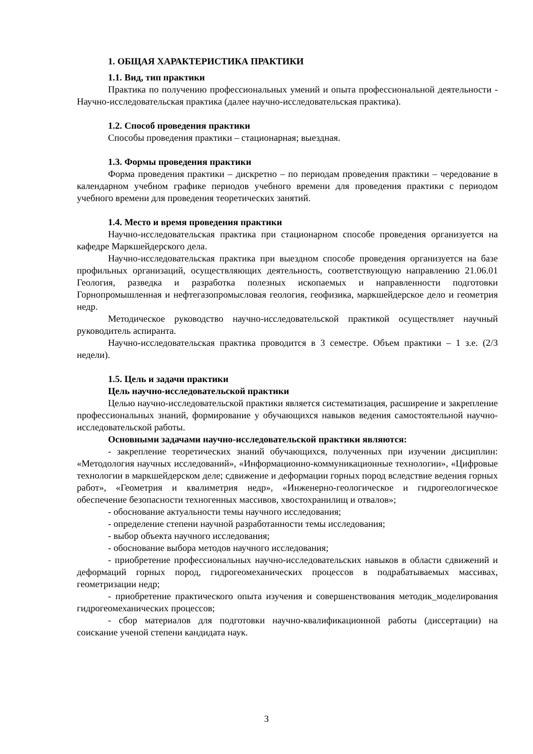1. ОБЩАЯ ХАРАКТЕРИСТИКА ПРАКТИКИ
1.1. Вид, тип практики
Практика по получению профессиональных умений и опыта профессиональной деятельности - Научно-исследовательская практика (далее научно-исследовательская практика).
1.2. Способ проведения практики
Способы проведения практики – стационарная; выездная.
1.3. Формы проведения практики
Форма проведения практики – дискретно – по периодам проведения практики – чередование в календарном учебном графике периодов учебного времени для проведения практики с периодом учебного времени для проведения теоретических занятий.
1.4. Место и время проведения практики
Научно-исследовательская практика при стационарном способе проведения организуется на кафедре Маркшейдерского дела.
Научно-исследовательская практика при выездном способе проведения организуется на базе профильных организаций, осуществляющих деятельность, соответствующую направлению 21.06.01 Геология, разведка и разработка полезных ископаемых и направленности подготовки Горнопромышленная и нефтегазопромысловая геология, геофизика, маркшейдерское дело и геометрия недр.
Методическое руководство научно-исследовательской практикой осуществляет научный руководитель аспиранта.
Научно-исследовательская практика проводится в 3 семестре. Объем практики – 1 з.е. (2/3 недели).
1.5. Цель и задачи практики
Цель научно-исследовательской практики
Целью научно-исследовательской практики является систематизация, расширение и закрепление профессиональных знаний, формирование у обучающихся навыков ведения самостоятельной научно-исследовательской работы.
Основными задачами научно-исследовательской практики являются:
- закрепление теоретических знаний обучающихся, полученных при изучении дисциплин: «Методология научных исследований», «Информационно-коммуникационные технологии», «Цифровые технологии в маркшейдерском деле; сдвижение и деформации горных пород вследствие ведения горных работ», «Геометрия и квалиметрия недр», «Инженерно-геологическое и гидрогеологическое обеспечение безопасности техногенных массивов, хвостохранилищ и отвалов»;
- обоснование актуальности темы научного исследования;
- определение степени научной разработанности темы исследования;
- выбор объекта научного исследования;
- обоснование выбора методов научного исследования;
- приобретение профессиональных научно-исследовательских навыков в области сдвижений и деформаций горных пород, гидрогеомеханических процессов в подрабатываемых массивах, геометризации недр;
- приобретение практического опыта изучения и совершенствования методик_моделирования гидрогеомеханических процессов;
- сбор материалов для подготовки научно-квалификационной работы (диссертации) на соискание ученой степени кандидата наук.
3